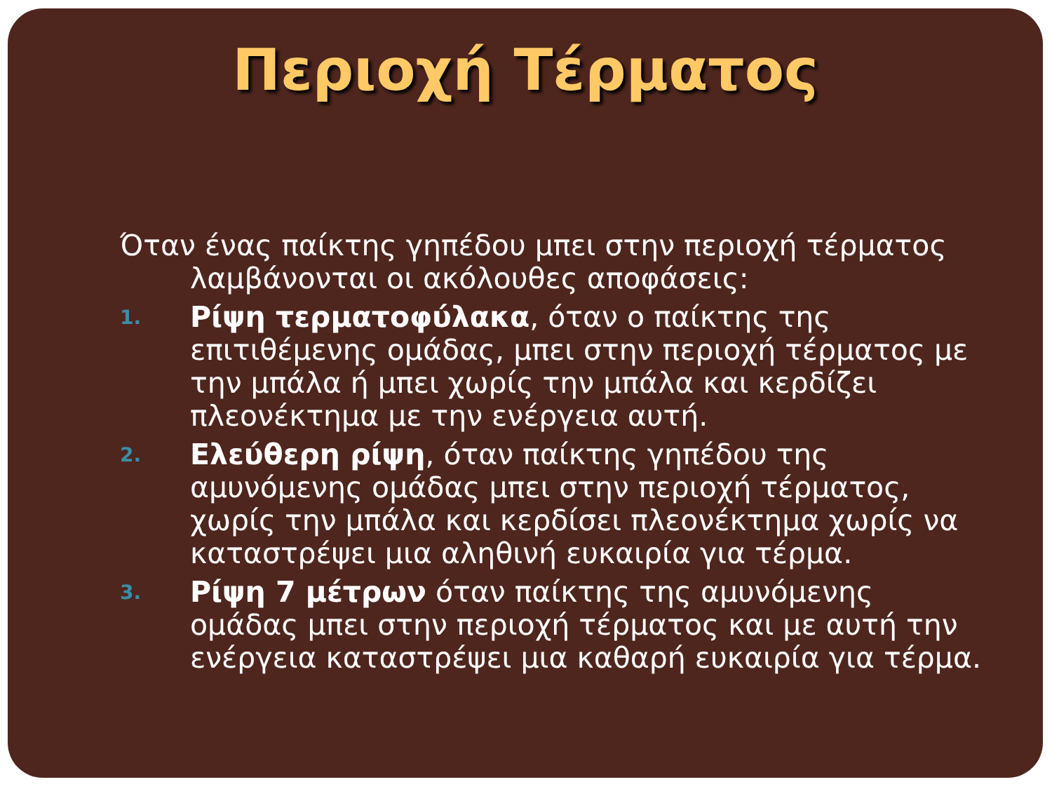Περιοχή Τέρματος
Όταν ένας παίκτης γηπέδου μπει στην περιοχή τέρματος λαμβάνονται οι ακόλουθες αποφάσεις:
1.
Ρίψη τερματοφύλακα, όταν ο παίκτης της επιτιθέμενης ομάδας, μπει στην περιοχή τέρματος με την μπάλα ή μπει χωρίς την μπάλα και κερδίζει πλεονέκτημα με την ενέργεια αυτή.
2.
Ελεύθερη ρίψη, όταν παίκτης γηπέδου της αμυνόμενης ομάδας μπει στην περιοχή τέρματος, χωρίς την μπάλα και κερδίσει πλεονέκτημα χωρίς να καταστρέψει μια αληθινή ευκαιρία για τέρμα.
3.
Ρίψη 7 μέτρων όταν παίκτης της αμυνόμενης ομάδας μπει στην περιοχή τέρματος και με αυτή την ενέργεια καταστρέψει μια καθαρή ευκαιρία για τέρμα.